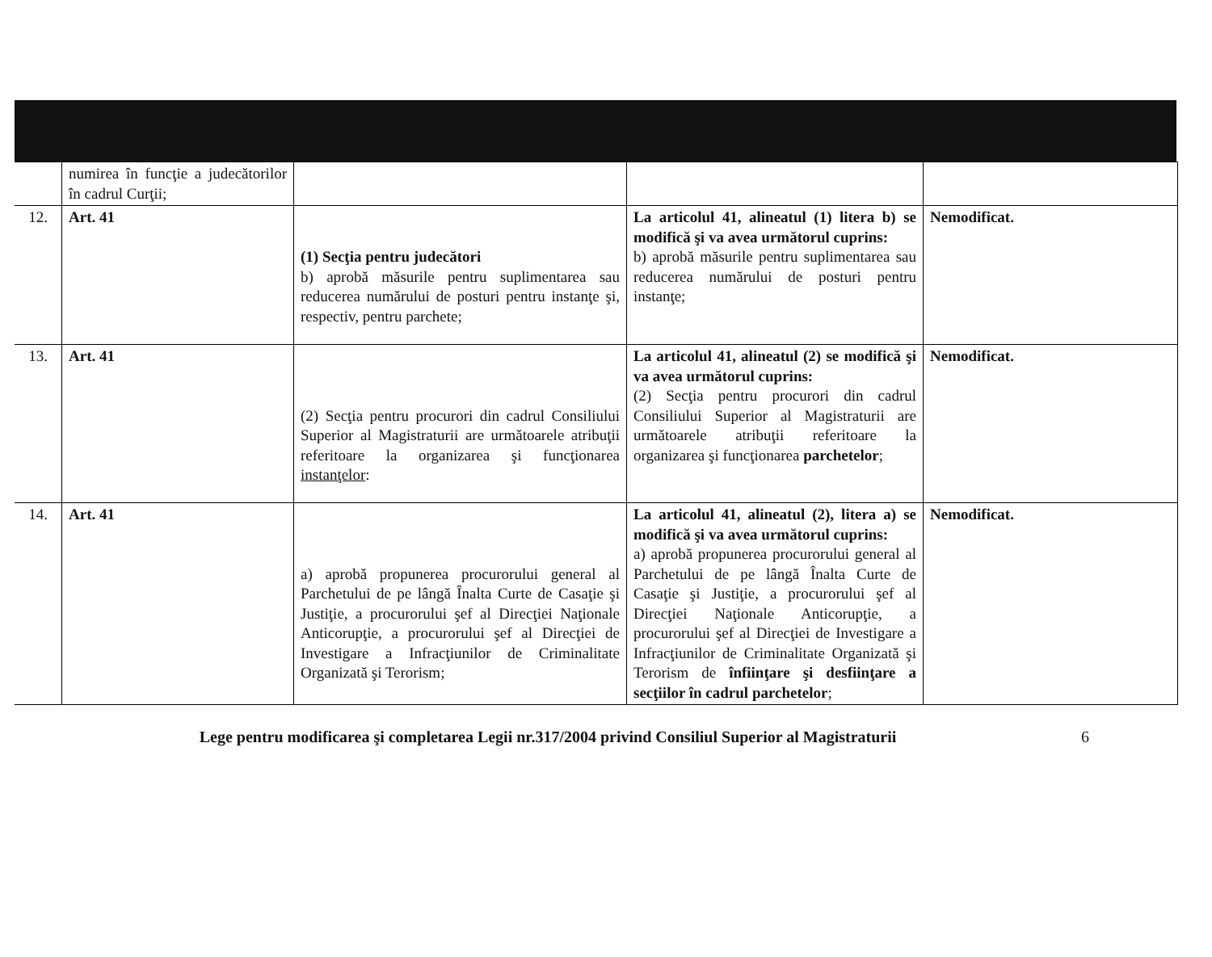| | numirea în funcţie a judecătorilor în cadrul Curţii; | | | |
| 12. | Art. 41 | (1) Secţia pentru judecători b) aprobă măsurile pentru suplimentarea sau reducerea numărului de posturi pentru instanţe şi, respectiv, pentru parchete; | La articolul 41, alineatul (1) litera b) se modifică şi va avea următorul cuprins: b) aprobă măsurile pentru suplimentarea sau reducerea numărului de posturi pentru instanţe; | Nemodificat. |
| 13. | Art. 41 | (2) Secţia pentru procurori din cadrul Consiliului Superior al Magistraturii are următoarele atribuţii referitoare la organizarea şi funcţionarea instanţelor : | La articolul 41, alineatul (2) se modifică şi va avea următorul cuprins: (2) Secţia pentru procurori din cadrul Consiliului Superior al Magistraturii are următoarele atribuţii referitoare la organizarea şi funcţionarea parchetelor ; | Nemodificat. |
| 14. | Art. 41 | a) aprobă propunerea procurorului general al Parchetului de pe lângă Înalta Curte de Casaţie şi Justiţie, a procurorului şef al Direcţiei Naţionale Anticorupţie, a procurorului şef al Direcţiei de Investigare a Infracţiunilor de Criminalitate Organizată şi Terorism; | La articolul 41, alineatul (2), litera a) se modifică şi va avea următorul cuprins: a) aprobă propunerea procurorului general al Parchetului de pe lângă Înalta Curte de Casaţie şi Justiţie, a procurorului şef al Direcţiei Naţionale Anticorupţie, a procurorului şef al Direcţiei de Investigare a Infracţiunilor de Criminalitate Organizată şi Terorism de înfiinţare şi desfiinţare a secţiilor în cadrul parchetelor ; | Nemodificat. |
Lege pentru modificarea şi completarea Legii nr.317/2004 privind Consiliul Superior al Magistraturii 6